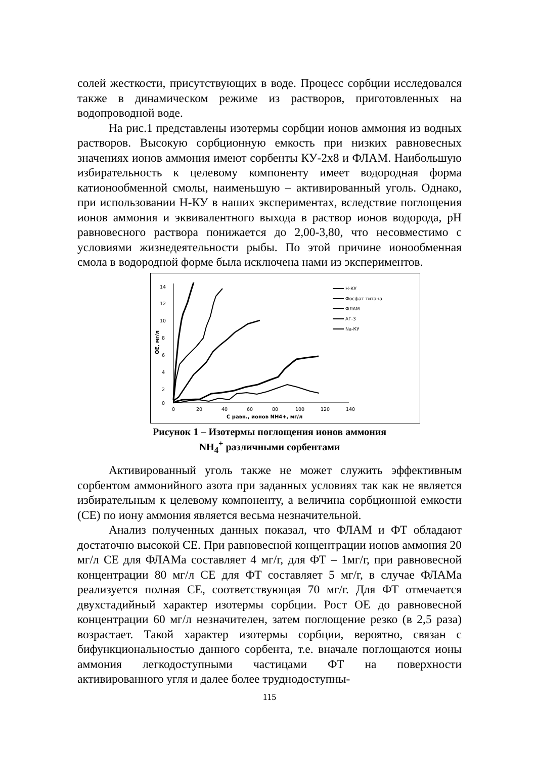солей жесткости, присутствующих в воде. Процесс сорбции исследовался также в динамическом режиме из растворов, приготовленных на водопроводной воде.
На рис.1 представлены изотермы сорбции ионов аммония из водных растворов. Высокую сорбционную емкость при низких равновесных значениях ионов аммония имеют сорбенты КУ-2х8 и ФЛАМ. Наибольшую избирательность к целевому компоненту имеет водородная форма катионообменной смолы, наименьшую – активированный уголь. Однако, при использовании Н-КУ в наших экспериментах, вследствие поглощения ионов аммония и эквивалентного выхода в раствор ионов водорода, pH равновесного раствора понижается до 2,00-3,80, что несовместимо с условиями жизнедеятельности рыбы. По этой причине ионообменная смола в водородной форме была исключена нами из экспериментов.
14
12
10
8
6
4
2
0
0
20
40
60
80
100
120
140
С равн., ионов NH4+, мг/л
ОЕ, мг/л
Н-КУ
Фосфат титана
ФЛАМ
АГ-3
Na-КУ
Рисунок 1 – Изотермы поглощения ионов аммония
NH<sub>4</sub><sup>+</sup> различными сорбентами
Активированный уголь также не может служить эффективным сорбентом аммонийного азота при заданных условиях так как не является избирательным к целевому компоненту, а величина сорбционной емкости (СЕ) по иону аммония является весьма незначительной.
Анализ полученных данных показал, что ФЛАМ и ФТ обладают достаточно высокой СЕ. При равновесной концентрации ионов аммония 20 мг/л СЕ для ФЛАМа составляет 4 мг/г, для ФТ – 1мг/г, при равновесной концентрации 80 мг/л СЕ для ФТ составляет 5 мг/г, в случае ФЛАМа реализуется полная СЕ, соответствующая 70 мг/г. Для ФТ отмечается двухстадийный характер изотермы сорбции. Рост ОЕ до равновесной концентрации 60 мг/л незначителен, затем поглощение резко (в 2,5 раза) возрастает. Такой характер изотермы сорбции, вероятно, связан с бифункциональностью данного сорбента, т.е. вначале поглощаются ионы аммония легкодоступными частицами ФТ на поверхности активированного угля и далее более труднодоступны-
115